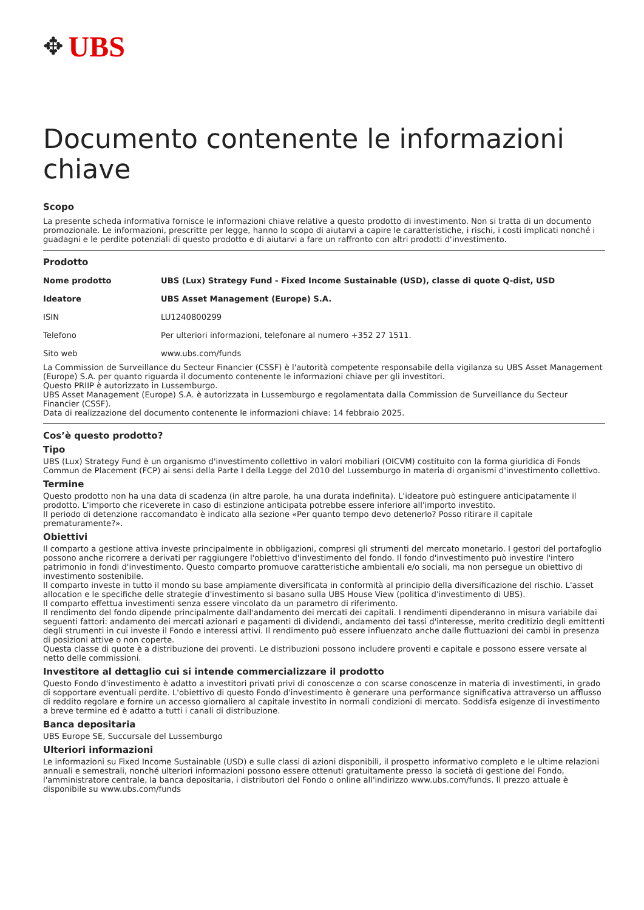✥ UBS
Documento contenente le informazioni chiave
Scopo
La presente scheda informativa fornisce le informazioni chiave relative a questo prodotto di investimento. Non si tratta di un documento promozionale. Le informazioni, prescritte per legge, hanno lo scopo di aiutarvi a capire le caratteristiche, i rischi, i costi implicati nonché i guadagni e le perdite potenziali di questo prodotto e di aiutarvi a fare un raffronto con altri prodotti d'investimento.
Prodotto
| Nome prodotto | UBS (Lux) Strategy Fund - Fixed Income Sustainable (USD), classe di quote Q-dist, USD |
| Ideatore | UBS Asset Management (Europe) S.A. |
| ISIN | LU1240800299 |
| Telefono | Per ulteriori informazioni, telefonare al numero +352 27 1511. |
| Sito web | www.ubs.com/funds |
La Commission de Surveillance du Secteur Financier (CSSF) è l'autorità competente responsabile della vigilanza su UBS Asset Management (Europe) S.A. per quanto riguarda il documento contenente le informazioni chiave per gli investitori.
Questo PRIIP è autorizzato in Lussemburgo.
UBS Asset Management (Europe) S.A. è autorizzata in Lussemburgo e regolamentata dalla Commission de Surveillance du Secteur Financier (CSSF).
Data di realizzazione del documento contenente le informazioni chiave: 14 febbraio 2025.
Cos’è questo prodotto?
Tipo
UBS (Lux) Strategy Fund è un organismo d'investimento collettivo in valori mobiliari (OICVM) costituito con la forma giuridica di Fonds Commun de Placement (FCP) ai sensi della Parte I della Legge del 2010 del Lussemburgo in materia di organismi d'investimento collettivo.
Termine
Questo prodotto non ha una data di scadenza (in altre parole, ha una durata indefinita). L'ideatore può estinguere anticipatamente il prodotto. L'importo che riceverete in caso di estinzione anticipata potrebbe essere inferiore all'importo investito.
Il periodo di detenzione raccomandato è indicato alla sezione «Per quanto tempo devo detenerlo? Posso ritirare il capitale prematuramente?».
Obiettivi
Il comparto a gestione attiva investe principalmente in obbligazioni, compresi gli strumenti del mercato monetario. I gestori del portafoglio possono anche ricorrere a derivati per raggiungere l'obiettivo d'investimento del fondo. Il fondo d'investimento può investire l'intero patrimonio in fondi d'investimento. Questo comparto promuove caratteristiche ambientali e/o sociali, ma non persegue un obiettivo di investimento sostenibile.
Il comparto investe in tutto il mondo su base ampiamente diversificata in conformità al principio della diversificazione del rischio. L'asset allocation e le specifiche delle strategie d'investimento si basano sulla UBS House View (politica d'investimento di UBS).
Il comparto effettua investimenti senza essere vincolato da un parametro di riferimento.
Il rendimento del fondo dipende principalmente dall'andamento dei mercati dei capitali. I rendimenti dipenderanno in misura variabile dai seguenti fattori: andamento dei mercati azionari e pagamenti di dividendi, andamento dei tassi d'interesse, merito creditizio degli emittenti degli strumenti in cui investe il Fondo e interessi attivi. Il rendimento può essere influenzato anche dalle fluttuazioni dei cambi in presenza di posizioni attive o non coperte.
Questa classe di quote è a distribuzione dei proventi. Le distribuzioni possono includere proventi e capitale e possono essere versate al netto delle commissioni.
Investitore al dettaglio cui si intende commercializzare il prodotto
Questo Fondo d'investimento è adatto a investitori privati privi di conoscenze o con scarse conoscenze in materia di investimenti, in grado di sopportare eventuali perdite. L'obiettivo di questo Fondo d'investimento è generare una performance significativa attraverso un afflusso di reddito regolare e fornire un accesso giornaliero al capitale investito in normali condizioni di mercato. Soddisfa esigenze di investimento a breve termine ed è adatto a tutti i canali di distribuzione.
Banca depositaria
UBS Europe SE, Succursale del Lussemburgo
Ulteriori informazioni
Le informazioni su Fixed Income Sustainable (USD) e sulle classi di azioni disponibili, il prospetto informativo completo e le ultime relazioni annuali e semestrali, nonché ulteriori informazioni possono essere ottenuti gratuitamente presso la società di gestione del Fondo, l'amministratore centrale, la banca depositaria, i distributori del Fondo o online all'indirizzo www.ubs.com/funds. Il prezzo attuale è disponibile su www.ubs.com/funds